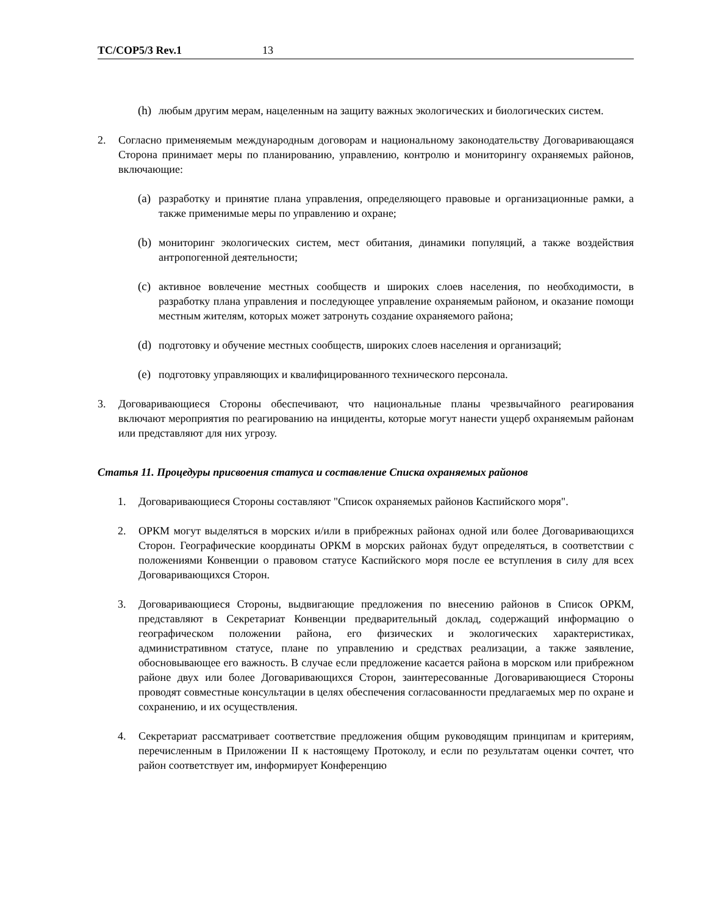TC/COP5/3 Rev.1 13
(h) любым другим мерам, нацеленным на защиту важных экологических и биологических систем.
2. Согласно применяемым международным договорам и национальному законодательству Договаривающаяся Сторона принимает меры по планированию, управлению, контролю и мониторингу охраняемых районов, включающие:
(a) разработку и принятие плана управления, определяющего правовые и организационные рамки, а также применимые меры по управлению и охране;
(b) мониторинг экологических систем, мест обитания, динамики популяций, а также воздействия антропогенной деятельности;
(c) активное вовлечение местных сообществ и широких слоев населения, по необходимости, в разработку плана управления и последующее управление охраняемым районом, и оказание помощи местным жителям, которых может затронуть создание охраняемого района;
(d) подготовку и обучение местных сообществ, широких слоев населения и организаций;
(e) подготовку управляющих и квалифицированного технического персонала.
3. Договаривающиеся Стороны обеспечивают, что национальные планы чрезвычайного реагирования включают мероприятия по реагированию на инциденты, которые могут нанести ущерб охраняемым районам или представляют для них угрозу.
Статья 11. Процедуры присвоения статуса и составление Списка охраняемых районов
1. Договаривающиеся Стороны составляют "Список охраняемых районов Каспийского моря".
2. ОРКМ могут выделяться в морских и/или в прибрежных районах одной или более Договаривающихся Сторон. Географические координаты ОРКМ в морских районах будут определяться, в соответствии с положениями Конвенции о правовом статусе Каспийского моря после ее вступления в силу для всех Договаривающихся Сторон.
3. Договаривающиеся Стороны, выдвигающие предложения по внесению районов в Список ОРКМ, представляют в Секретариат Конвенции предварительный доклад, содержащий информацию о географическом положении района, его физических и экологических характеристиках, административном статусе, плане по управлению и средствах реализации, а также заявление, обосновывающее его важность. В случае если предложение касается района в морском или прибрежном районе двух или более Договаривающихся Сторон, заинтересованные Договаривающиеся Стороны проводят совместные консультации в целях обеспечения согласованности предлагаемых мер по охране и сохранению, и их осуществления.
4. Секретариат рассматривает соответствие предложения общим руководящим принципам и критериям, перечисленным в Приложении II к настоящему Протоколу, и если по результатам оценки сочтет, что район соответствует им, информирует Конференцию